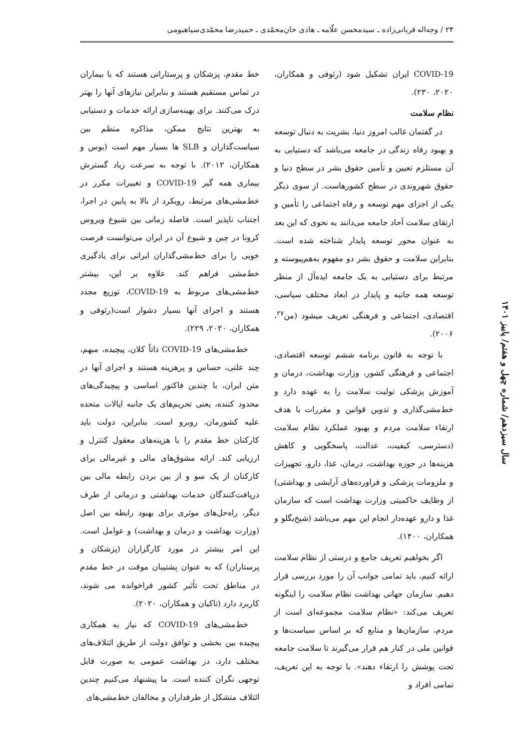۲۴ / وجه‌اله قربانی‌زاده ـ سیدمحسن علّامه ـ هادی خان‌محمّدی ـ حمیدرضا محمّدی‌سیاهبومی
خط مقدم، پزشکان و پرستارانی هستند که با بیماران در تماس مستقیم هستند و بنابراین نیازهای آنها را بهتر درک می‌کنند. برای بهینه‌سازی ارائه خدمات و دستیابی به بهترین نتایج ممکن، مذاکره منظم بین سیاست‌گذاران و SLB ها بسیار مهم است (بوس و همکاران، ۲۰۱۲). با توجه به سرعت زیاد گسترش بیماری همه گیر COVID-19 و تغییرات مکرر در خط‌مشی‌های مرتبط، رویکرد از بالا به پایین در اجرا، اجتناب ناپذیر است. فاصله زمانی بین شیوع ویروس کرونا در چین و شیوع آن در ایران می‌توانست فرصت خوبی را برای خط‌مشی‌گذاران ایرانی برای یادگیری خط‌مشی فراهم کند. علاوه بر این، بیشتر خط‌مشی‌های مربوط به COVID-19، توزیع مجدد هستند و اجرای آنها بسیار دشوار است(رئوفی و همکاران، ۲۰۲۰، ۲۲۹).
خط‌مشی‌های COVID-19 ذاتاً کلان، پیچیده، مبهم، چند علتی، حساس و پرهزینه هستند و اجرای آنها در متن ایران، با چندین فاکتور اساسی و پیچیدگی‌های محدود کننده، یعنی تحریم‌های یک جانبه ایالات متحده علیه کشورمان، روبرو است. بنابراین، دولت باید کارکنان خط مقدم را با هزینه‌های معقول کنترل و ارزیابی کند. ارائه مشوق‌های مالی و غیرمالی برای کارکنان از یک سو و از بین بردن رابطه مالی بین دریافت‌کنندگان خدمات بهداشتی و درمانی از طرف دیگر، راه‌حل‌های موثری برای بهبود رابطه بین اصل (وزارت بهداشت و درمان و بهداشت) و عوامل است. این امر بیشتر در مورد کارگزاران (پزشکان و پرستاران) که به عنوان پشتیبان موقت در خط مقدم در مناطق تحت تأثیر کشور فراخوانده می شوند، کاربرد دارد (تاکیان و همکاران، ۲۰۲۰).
خط‌مشی‌های COVID-19 که نیاز به همکاری پیچیده بین بخشی و توافق دولت از طریق ائتلاف‌های مختلف دارد، در بهداشت عمومی به صورت قابل توجهی نگران کننده است. ما پیشنهاد می‌کنیم چندین ائتلاف متشکل از طرفداران و مخالفان خط‌مشی‌های
COVID-19 ایران تشکیل شود (رئوفی و همکاران، ۲۰۲۰، ۲۳۰).
نظام سلامت
در گفتمان غالب امروز دنیا، بشریت به دنبال توسعه و بهبود رفاه زندگی در جامعه می‌باشد که دستیابی به آن مستلزم تعیین و تأمین حقوق بشر در سطح دنیا و حقوق شهروندی در سطح کشورهاست. از سوی دیگر یکی از اجزای مهم توسعه و رفاه اجتماعی را تأمین و ارتقای سلامت آحاد جامعه می‌دانند به نحوی که این بعد به عنوان محور توسعه پایدار شناخته شده است. بنابراین سلامت و حقوق بشر دو مفهوم به‌هم‌پیوسته و مرتبط برای دستیابی به یک جامعه ایده‌آل از منظر توسعه همه جانبه و پایدار در ابعاد مختلف سیاسی، اقتصادی، اجتماعی و فرهنگی تعریف میشود (من<sup>۲۷</sup>، ۲۰۰۶).
با توجه به قانون برنامه ششم توسعه اقتصادی، اجتماعی و فرهنگی کشور، وزارت بهداشت، درمان و آموزش پزشکی تولیت سلامت را به عهده دارد و خط‌مشی‌گذاری و تدوین قوانین و مقررات با هدف ارتقاء سلامت مردم و بهبود عملکرد نظام سلامت (دسترسی، کیفیت، عدالت، پاسخگویی و کاهش هزینه‌ها در حوزه بهداشت، درمان، غذا، دارو، تجهیزات و ملزومات پزشکی و فراورده‌های آرایشی و بهداشتی) از وظایف حاکمیتی وزارت بهداشت است که سازمان غذا و دارو عهده‌دار انجام این مهم می‌باشد (شیخ‌بگلو و همکاران، ۱۴۰۰).
اگر بخواهیم تعریف جامع و درستی از نظام سلامت ارائه کنیم، باید تمامی جوانب آن را مورد بررسی قرار دهیم. سازمان جهانی بهداشت نظام سلامت را اینگونه تعریف می‌کند: «نظام سلامت مجموعه‌ای است از مردم، سازمان‌ها و منابع که بر اساس سیاست‌ها و قوانین ملی در کنار هم قرار می‌گیرند تا سلامت جامعه تحت پوشش را ارتقاء دهند». با توجه به این تعریف، تمامی افراد و
سال سیزدهم/ شماره چهل و هفتم/ پاییز ۱۴۰۱